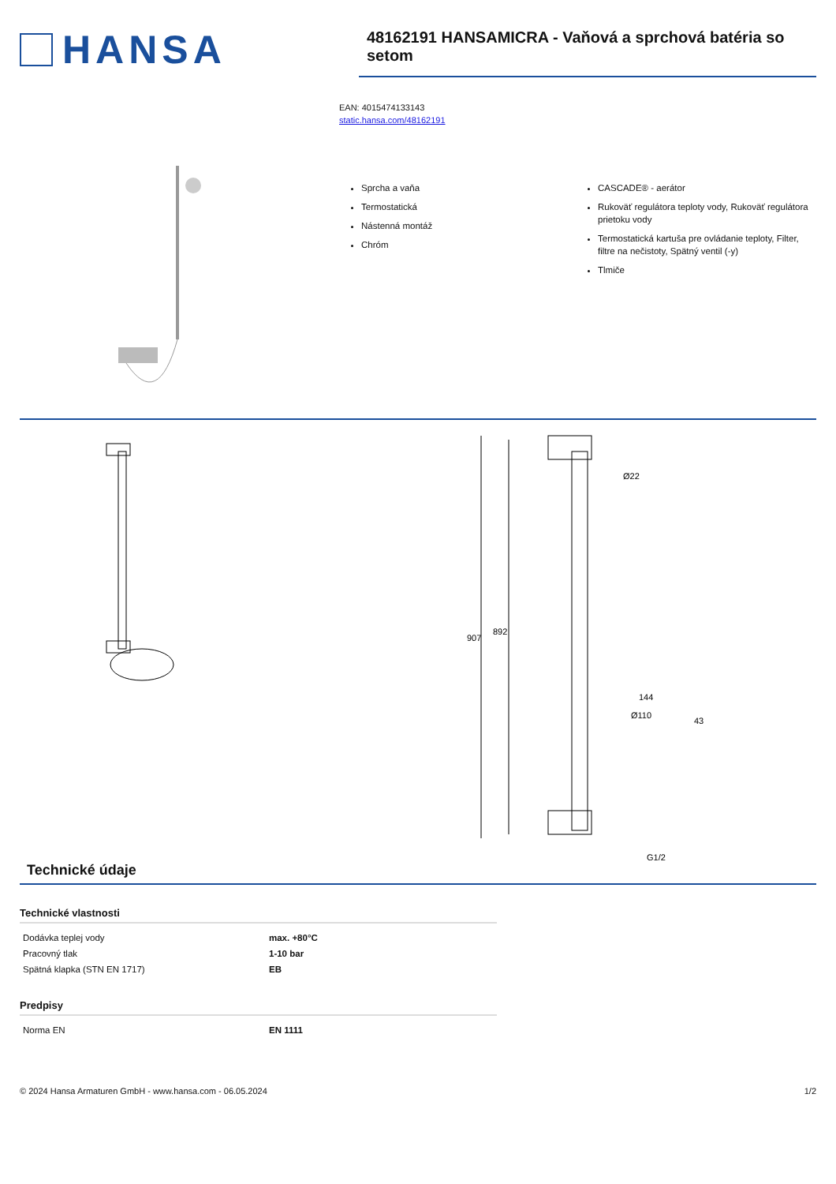HANSA
48162191 HANSAMICRA - Vaňová a sprchová batéria so setom
EAN: 4015474133143
static.hansa.com/48162191
Sprcha a vaňa
Termostatická
Nástenná montáž
Chróm
CASCADE® - aerátor
Rukoväť regulátora teploty vody, Rukoväť regulátora prietoku vody
Termostatická kartuša pre ovládanie teploty, Filter, filtre na nečistoty, Spätný ventil (-y)
Tlmiče
907
892
Ø22
144
Ø110
43
G1/2
Technické údaje
Technické vlastnosti
| Dodávka teplej vody | max. +80°C |
| Pracovný tlak | 1-10 bar |
| Spätná klapka (STN EN 1717) | EB |
Predpisy
| Norma EN | EN 1111 |
© 2024 Hansa Armaturen GmbH - www.hansa.com - 06.05.2024 1/2